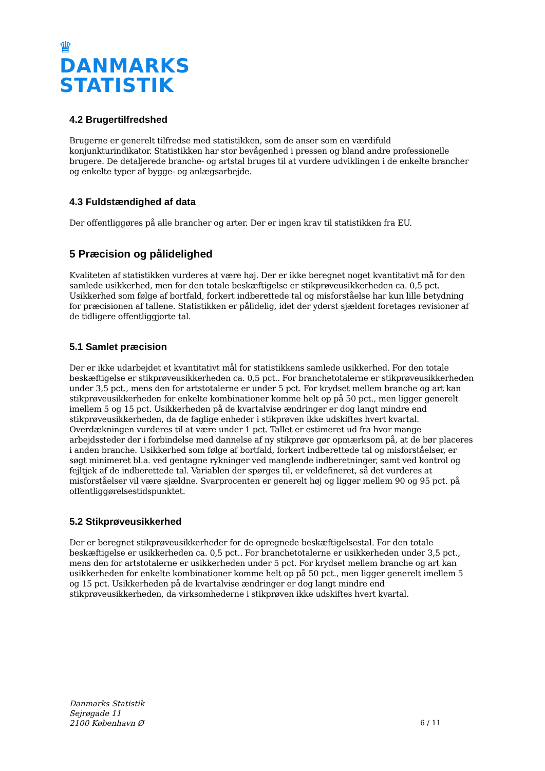♛
DANMARKS
STATISTIK
4.2 Brugertilfredshed
Brugerne er generelt tilfredse med statistikken, som de anser som en værdifuld konjunkturindikator. Statistikken har stor bevågenhed i pressen og bland andre professionelle brugere. De detaljerede branche- og artstal bruges til at vurdere udviklingen i de enkelte brancher og enkelte typer af bygge- og anlægsarbejde.
4.3 Fuldstændighed af data
Der offentliggøres på alle brancher og arter. Der er ingen krav til statistikken fra EU.
5 Præcision og pålidelighed
Kvaliteten af statistikken vurderes at være høj. Der er ikke beregnet noget kvantitativt må for den samlede usikkerhed, men for den totale beskæftigelse er stikprøveusikkerheden ca. 0,5 pct. Usikkerhed som følge af bortfald, forkert indberettede tal og misforståelse har kun lille betydning for præcisionen af tallene. Statistikken er pålidelig, idet der yderst sjældent foretages revisioner af de tidligere offentliggjorte tal.
5.1 Samlet præcision
Der er ikke udarbejdet et kvantitativt mål for statistikkens samlede usikkerhed. For den totale beskæftigelse er stikprøveusikkerheden ca. 0,5 pct.. For branchetotalerne er stikprøveusikkerheden under 3,5 pct., mens den for artstotalerne er under 5 pct. For krydset mellem branche og art kan stikprøveusikkerheden for enkelte kombinationer komme helt op på 50 pct., men ligger generelt imellem 5 og 15 pct. Usikkerheden på de kvartalvise ændringer er dog langt mindre end stikprøveusikkerheden, da de faglige enheder i stikprøven ikke udskiftes hvert kvartal. Overdækningen vurderes til at være under 1 pct. Tallet er estimeret ud fra hvor mange arbejdssteder der i forbindelse med dannelse af ny stikprøve gør opmærksom på, at de bør placeres i anden branche. Usikkerhed som følge af bortfald, forkert indberettede tal og misforståelser, er søgt minimeret bl.a. ved gentagne rykninger ved manglende indberetninger, samt ved kontrol og fejltjek af de indberettede tal. Variablen der spørges til, er veldefineret, så det vurderes at misforståelser vil være sjældne. Svarprocenten er generelt høj og ligger mellem 90 og 95 pct. på offentliggørelsestidspunktet.
5.2 Stikprøveusikkerhed
Der er beregnet stikprøveusikkerheder for de opregnede beskæftigelsestal. For den totale beskæftigelse er usikkerheden ca. 0,5 pct.. For branchetotalerne er usikkerheden under 3,5 pct., mens den for artstotalerne er usikkerheden under 5 pct. For krydset mellem branche og art kan usikkerheden for enkelte kombinationer komme helt op på 50 pct., men ligger generelt imellem 5 og 15 pct. Usikkerheden på de kvartalvise ændringer er dog langt mindre end stikprøveusikkerheden, da virksomhederne i stikprøven ikke udskiftes hvert kvartal.
Danmarks Statistik
Sejrøgade 11
2100 København Ø
6 / 11